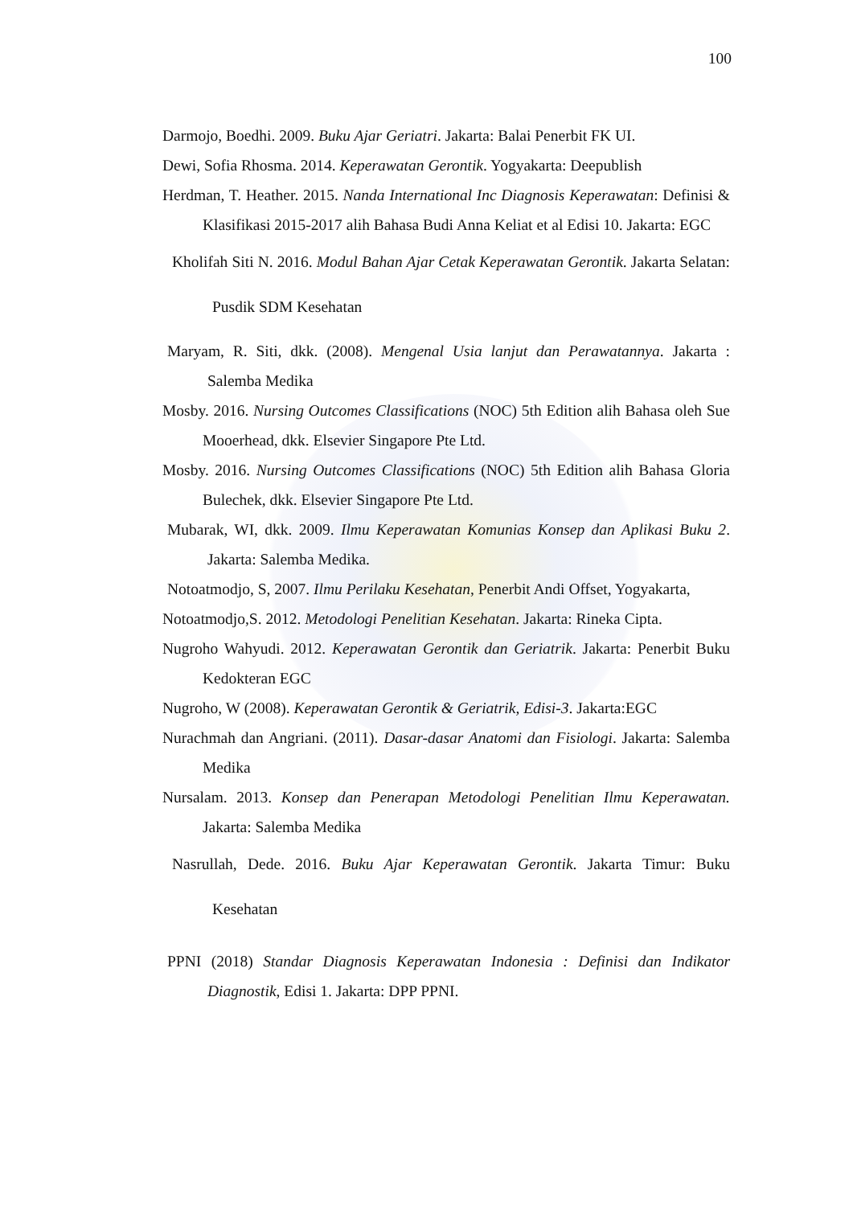100
Darmojo, Boedhi. 2009. Buku Ajar Geriatri. Jakarta: Balai Penerbit FK UI.
Dewi, Sofia Rhosma. 2014. Keperawatan Gerontik. Yogyakarta: Deepublish
Herdman, T. Heather. 2015. Nanda International Inc Diagnosis Keperawatan: Definisi & Klasifikasi 2015-2017 alih Bahasa Budi Anna Keliat et al Edisi 10. Jakarta: EGC
Kholifah Siti N. 2016. Modul Bahan Ajar Cetak Keperawatan Gerontik. Jakarta Selatan: Pusdik SDM Kesehatan
Maryam, R. Siti, dkk. (2008). Mengenal Usia lanjut dan Perawatannya. Jakarta : Salemba Medika
Mosby. 2016. Nursing Outcomes Classifications (NOC) 5th Edition alih Bahasa oleh Sue Mooerhead, dkk. Elsevier Singapore Pte Ltd.
Mosby. 2016. Nursing Outcomes Classifications (NOC) 5th Edition alih Bahasa Gloria Bulechek, dkk. Elsevier Singapore Pte Ltd.
Mubarak, WI, dkk. 2009. Ilmu Keperawatan Komunias Konsep dan Aplikasi Buku 2. Jakarta: Salemba Medika.
Notoatmodjo, S, 2007. Ilmu Perilaku Kesehatan, Penerbit Andi Offset, Yogyakarta,
Notoatmodjo,S. 2012. Metodologi Penelitian Kesehatan. Jakarta: Rineka Cipta.
Nugroho Wahyudi. 2012. Keperawatan Gerontik dan Geriatrik. Jakarta: Penerbit Buku Kedokteran EGC
Nugroho, W (2008). Keperawatan Gerontik & Geriatrik, Edisi-3. Jakarta:EGC
Nurachmah dan Angriani. (2011). Dasar-dasar Anatomi dan Fisiologi. Jakarta: Salemba Medika
Nursalam. 2013. Konsep dan Penerapan Metodologi Penelitian Ilmu Keperawatan. Jakarta: Salemba Medika
Nasrullah, Dede. 2016. Buku Ajar Keperawatan Gerontik. Jakarta Timur: Buku Kesehatan
PPNI (2018) Standar Diagnosis Keperawatan Indonesia : Definisi dan Indikator Diagnostik, Edisi 1. Jakarta: DPP PPNI.